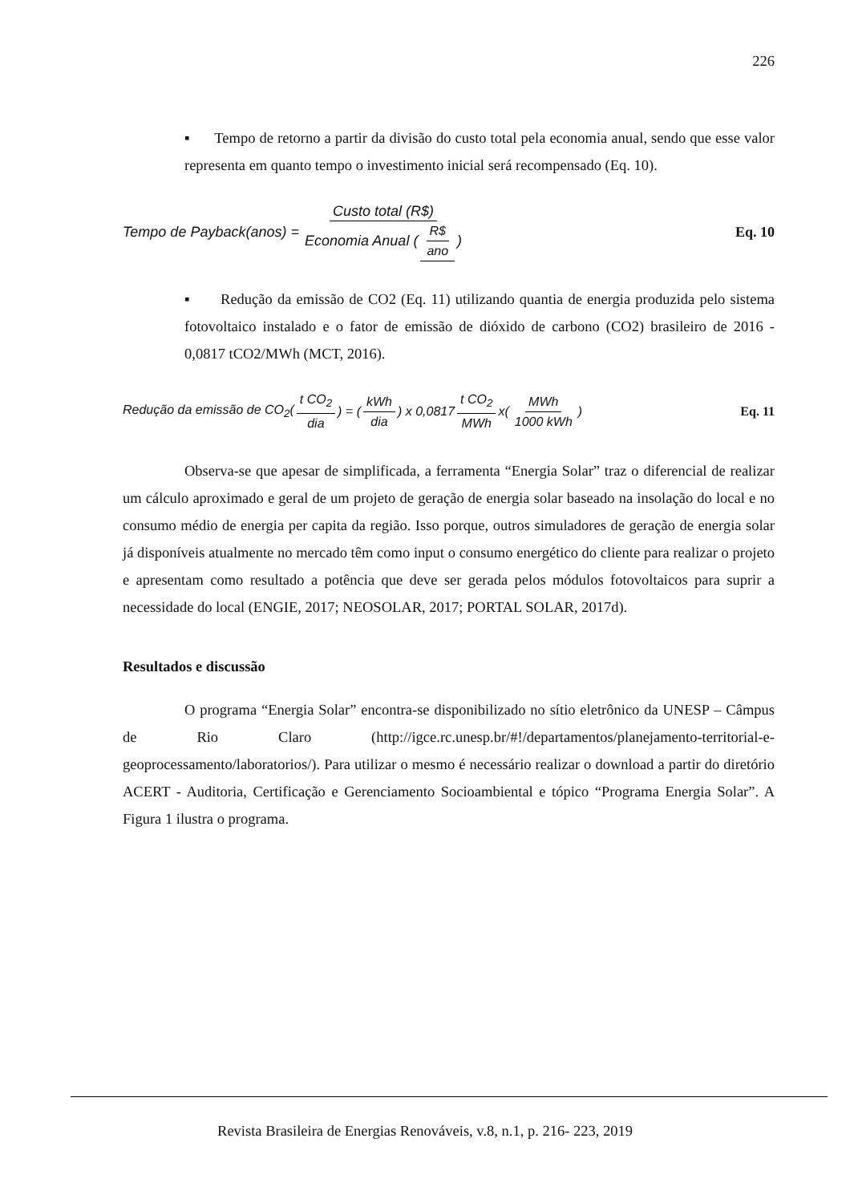226
▪ Tempo de retorno a partir da divisão do custo total pela economia anual, sendo que esse valor representa em quanto tempo o investimento inicial será recompensado (Eq. 10).
Tempo de Payback(anos) = Custo total (R$) Economia Anual (R$ ano) Eq. 10
▪ Redução da emissão de CO2 (Eq. 11) utilizando quantia de energia produzida pelo sistema fotovoltaico instalado e o fator de emissão de dióxido de carbono (CO2) brasileiro de 2016 - 0,0817 tCO2/MWh (MCT, 2016).
Redução da emissão de CO<sub>2</sub>(t CO<sub>2</sub> dia) = (kWh dia) x 0,0817 t CO<sub>2</sub> MWh x(MWh 1000 kWh) Eq. 11
Observa-se que apesar de simplificada, a ferramenta “Energia Solar” traz o diferencial de realizar um cálculo aproximado e geral de um projeto de geração de energia solar baseado na insolação do local e no consumo médio de energia per capita da região. Isso porque, outros simuladores de geração de energia solar já disponíveis atualmente no mercado têm como input o consumo energético do cliente para realizar o projeto e apresentam como resultado a potência que deve ser gerada pelos módulos fotovoltaicos para suprir a necessidade do local (ENGIE, 2017; NEOSOLAR, 2017; PORTAL SOLAR, 2017d).
Resultados e discussão
O programa “Energia Solar” encontra-se disponibilizado no sítio eletrônico da UNESP – Câmpus de Rio Claro (http://igce.rc.unesp.br/#!/departamentos/planejamento-territorial-e-geoprocessamento/laboratorios/). Para utilizar o mesmo é necessário realizar o download a partir do diretório ACERT - Auditoria, Certificação e Gerenciamento Socioambiental e tópico “Programa Energia Solar”. A Figura 1 ilustra o programa.
Revista Brasileira de Energias Renováveis, v.8, n.1, p. 216- 223, 2019